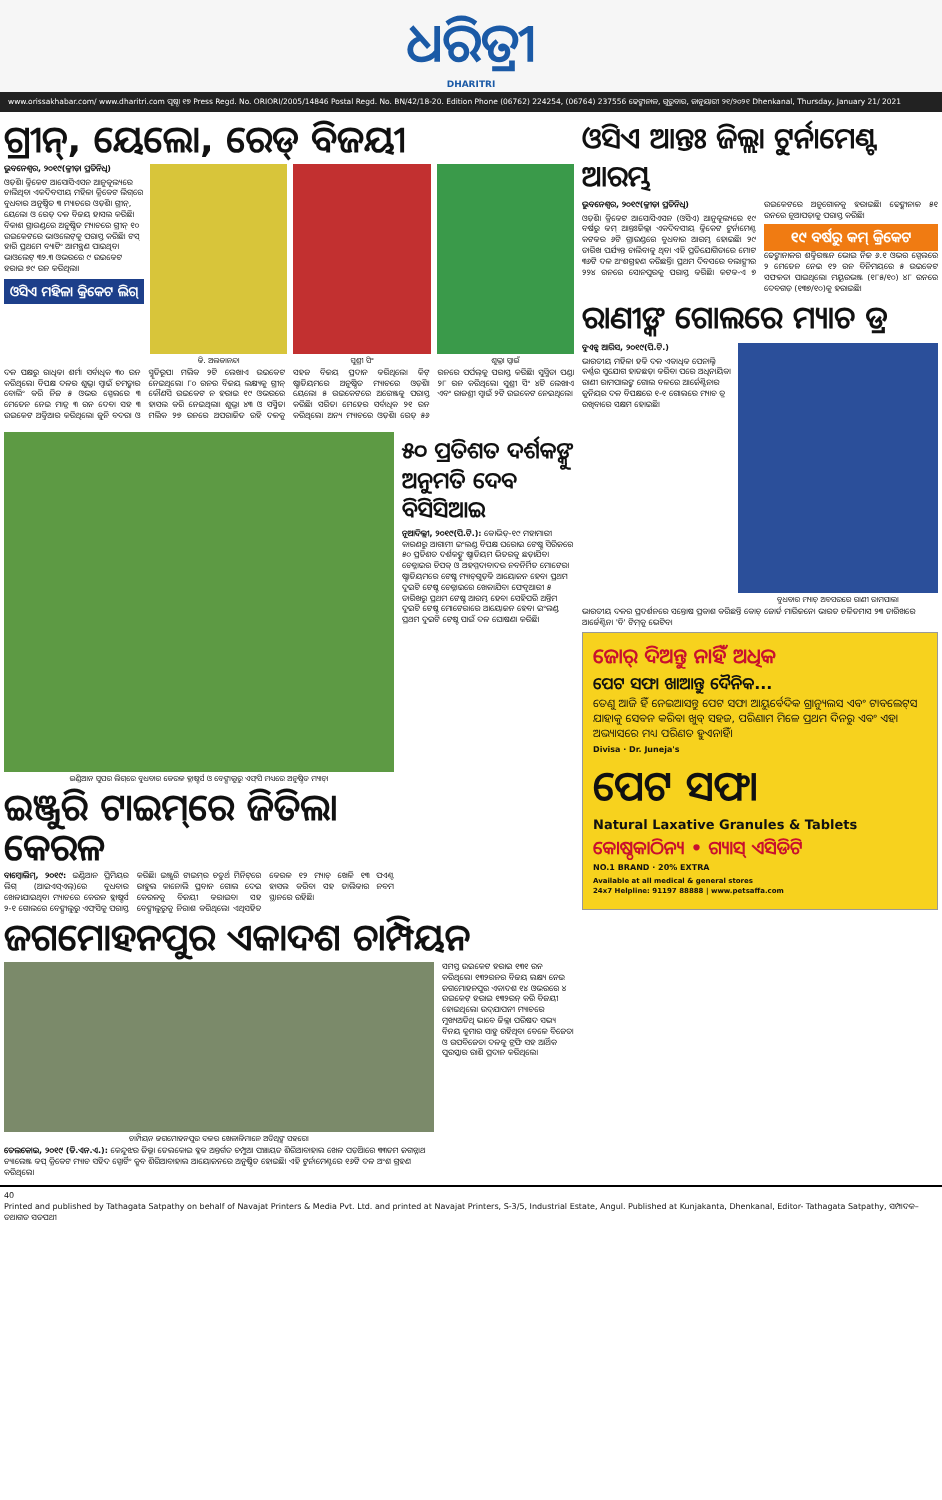ଧରିତ୍ରୀ
DHARITRI
www.orissakhabar.com/ www.dharitri.com ପୃଷ୍ଠା ୧୭ Press Regd. No. ORIORI/2005/14846 Postal Regd. No. BN/42/18-20. Edition Phone (06762) 224254, (06764) 237556 ଢେଙ୍କାନାଳ, ଗୁରୁବାର, ଜାନୁୟାରୀ ୨୧/୨୦୨୧ Dhenkanal, Thursday, January 21/ 2021
ଗ୍ରୀନ୍, ୟେଲୋ, ରେଡ୍ ବିଜୟୀ
ଭୁବନେଶ୍ୱର, ୨୦୧୯(କ୍ରୀଡ଼ା ପ୍ରତିନିଧି)
ଓଡ଼ିଶା କ୍ରିକେଟ ଆସୋସିଏସନ ଆନୁକୂଲ୍ୟରେ ଚାଲିଥିବା ଏକଦିବସୀୟ ମହିଳା କ୍ରିକେଟ ଲିଗ୍‌ରେ ବୁଧବାର ଅନୁଷ୍ଠିତ ୩ ମ୍ୟାଚରେ ଓଡ଼ିଶା ଗ୍ରୀନ୍, ୟେଲୋ ଓ ରେଡ୍ ଦଳ ବିଜୟ ହାସଲ କରିଛି। ବିକାଶ ଗ୍ରାଉଣ୍ଡରେ ଅନୁଷ୍ଠିତ ମ୍ୟାଚରେ ଗ୍ରୀନ୍ ୧୦ ଉଇକେଟରେ ଭାଓଲେଟ୍‌କୁ ପରାସ୍ତ କରିଛି। ଟସ୍ ହାରି ପ୍ରଥମେ ବ୍ୟାଟିଂ ଆମନ୍ତ୍ରଣ ପାଇଥିବା ଭାଓଲେଟ୍ ୩୨.୩ ଓଭରରେ ୯ ଉଇକେଟ ହରାଇ ୭୯ ରନ କରିଥିଲା।
ଓସିଏ ମହିଳା କ୍ରିକେଟ ଲିଗ୍
କି. ଅଲକାନନ୍ଦା ସୁଶ୍ରୀ ସିଂ ଶୁଭ୍ରା ସ୍ୱାଇଁ
ଦଳ ପକ୍ଷରୁ ରାଧିକା ଶର୍ମା ସର୍ବାଧିକ ୩୦ ରନ କରିଥିଲେ। ବିପକ୍ଷ ଦଳର ଶୁଭ୍ରା ସ୍ୱାଇଁ ଚମତ୍କାର ବୋଲିଂ କରି ନିଜ ୫ ଓଭର ସ୍ପେଲରେ ୩ ମେଡେନ ନେଇ ମାତ୍ର ୩ ରନ ଦେବା ସହ ୩ ଉଇକେଟ ଅକ୍ତିଆର କରିଥିଲେ। ଜୁନି ବଦରା ଓ ସ୍ମୃତିରୂପା ମଲିକ ୨ଟି ଲେଖାଏ ଉଇକେଟ ନେଇଥିଲେ। ୮୦ ରନର ବିଜୟ ଲକ୍ଷ୍ୟକୁ ଗ୍ରୀନ୍ କୌଣସି ଉଇକେଟ ନ ହରାଇ ୧୯ ଓଭରରେ ହାସଲ କରି ନେଇଥିଲା। ଶୁଭ୍ରା ୪୩ ଓ ସସ୍ମିତା ମଲିକ ୨୭ ରନରେ ଅପରାଜିତ ରହି ଦଳକୁ ସହଜ ବିଜୟ ପ୍ରଦାନ କରିଥିଲେ। କିଟ୍ ଷ୍ଟାଡିୟମରେ ଅନୁଷ୍ଠିତ ମ୍ୟାଚରେ ଓଡ଼ିଶା ୟେଲୋ ୫ ଉଇକେଟରେ ଅରେଞ୍ଜକୁ ପରାସ୍ତ କରିଛି। ସରିତା ମେହେର ସର୍ବାଧିକ ୨୧ ରନ କରିଥିଲେ। ଅନ୍ୟ ମ୍ୟାଚରେ ଓଡ଼ିଶା ରେଡ୍ ୫୬ ରନରେ ପର୍ପଲ୍‌କୁ ପରାସ୍ତ କରିଛି। ସୁସ୍ମିତା ପଣ୍ଡା ୨୮ ରନ କରିଥିଲେ। ସୁଶ୍ରୀ ସିଂ ୪ଟି ଲେଖାଏ ଏବଂ ରାଜଶ୍ରୀ ସ୍ୱାଇଁ ୨ଟି ଉଇକେଟ ନେଇଥିଲେ।
ଇଣ୍ଡିଆନ ସୁପର ଲିଗ୍‌ରେ ବୁଧବାର କେରଳ ବ୍ଲାଷ୍ଟର୍ସ ଓ ବେଙ୍ଗାଲୁରୁ ଏଫ୍‌ସି ମଧ୍ୟରେ ଅନୁଷ୍ଠିତ ମ୍ୟାଚ୍।
ଇଞ୍ଜୁରି ଟାଇମ୍‌ରେ ଜିତିଲା କେରଳ
ବାମ୍ବୋଲିମ୍, ୨୦୧୯: ଇଣ୍ଡିଆନ ପ୍ରିମିୟର ଲିଗ୍ (ଆଇଏସ୍‌ଏଲ୍)ରେ ବୁଧବାର ଖେଳାଯାଇଥିବା ମ୍ୟାଚରେ କେରଳ ବ୍ଲାଷ୍ଟର୍ସ ୨-୧ ଗୋଲରେ ବେଙ୍ଗାଲୁରୁ ଏଫ୍‌ସିକୁ ପରାସ୍ତ କରିଛି। ଇଞ୍ଜୁରି ଟାଇମ୍‌ର ଚତୁର୍ଥ ମିନିଟ୍‌ରେ ରାହୁଲ କାନୋଲି ପ୍ରବାନ ଗୋଲ ଦେଇ କେରଳକୁ ବିଜୟୀ କରାଇବା ସହ ବେଙ୍ଗାଲୁରୁକୁ ନିରାଶ କରିଥିଲେ। ଏଥିସହିତ କେରଳ ୧୨ ମ୍ୟାଚ୍ ଖେଳି ୧୩ ପଏଣ୍ଟ ହାସଲ କରିବା ସହ ତାଲିକାର ନବମ ସ୍ଥାନରେ ରହିଛି।
୫୦ ପ୍ରତିଶତ ଦର୍ଶକଙ୍କୁ ଅନୁମତି ଦେବ ବିସିସିଆଇ
ନୂଆଦିଲ୍ଲୀ, ୨୦୧୯(ପି.ଟି.): କୋଭିଡ୍-୧୯ ମହାମାରୀ କାରଣରୁ ଆଗାମୀ ଇଂଲଣ୍ଡ ବିପକ୍ଷ ଘରୋଇ ଟେଷ୍ଟ ସିରିଜରେ ୫୦ ପ୍ରତିଶତ ଦର୍ଶକଙ୍କୁ ଷ୍ଟାଡିୟମ ଭିତରକୁ ଛଡ଼ାଯିବ। ଚେନ୍ନାଇର ଚିପକ୍ ଓ ଅହମ୍ମଦାବାଦର ନବନିର୍ମିତ ମୋଟେରା ଷ୍ଟାଡିୟମରେ ଟେଷ୍ଟ ମ୍ୟାଚ୍‌ଗୁଡ଼ିକ ଆୟୋଜନ ହେବ। ପ୍ରଥମ ଦୁଇଟି ଟେଷ୍ଟ ଚେନ୍ନାଇରେ ଖେଳାଯିବ। ଫେବୃଆରୀ ୫ ତାରିଖରୁ ପ୍ରଥମ ଟେଷ୍ଟ ଆରମ୍ଭ ହେବ। ସେହିପରି ଅନ୍ତିମ ଦୁଇଟି ଟେଷ୍ଟ ମୋଟେରାରେ ଆୟୋଜନ ହେବ। ଇଂଲଣ୍ଡ ପ୍ରଥମ ଦୁଇଟି ଟେଷ୍ଟ ପାଇଁ ଦଳ ଘୋଷଣା କରିଛି।
ଜଗମୋହନପୁର ଏକାଦଶ ଚାମ୍ପିୟନ
ଚାମ୍ପିୟନ ଜଗମୋହନପୁର ଦଳର ଖେଳାଳିମାନେ ଅତିଥିଙ୍କ ସହରେ।
ତେଲକୋଇ, ୨୦୧୯ (ଡି.ଏନ.ଏ.): କେନ୍ଦୁଝର ଜିଲ୍ଲା ତେଲକୋଇ ବ୍ଲକ ଅନ୍ତର୍ଗତ ଚମ୍ପୁଆ ପଞ୍ଚାୟତ ଶିରିଆବାହାଲ ଖେଳ ପଡ଼ିଆରେ ୩୩ତମ ଜଗନ୍ନାଥ ଚ୍ୟାଲେଞ୍ଜ କପ୍ କ୍ରିକେଟ ମ୍ୟାଚ ସହିଦ ସ୍ପୋର୍ଟିଂ କ୍ଲବ ଶିରିଆବାହାଲ ଆୟୋଜନରେ ଅନୁଷ୍ଠିତ ହୋଇଛି। ଏହି ଟୁର୍ନାମେଣ୍ଟରେ ୧୬ଟି ଦଳ ଅଂଶ ଗ୍ରହଣ କରିଥିଲେ।
ସମସ୍ତ ଉଇକେଟ ହରାଇ ୧୩୧ ରନ କରିଥିଲେ। ୧୩୨ରନର ବିଜୟ ଲକ୍ଷ୍ୟ ନେଇ ଜଗମୋହନପୁର ଏକାଦଶ ୧୪ ଓଭରରେ ୪ ଉଇକେଟ୍ ହରାଇ ୧୩୨ରନ୍ କରି ବିଜୟୀ ହୋଇଥିଲେ। ଉଦ୍‌ଯାପନୀ ମ୍ୟାଚରେ ମୁଖ୍ୟଅତିଥି ଭାବେ ଜିଲ୍ଲା ପରିଷଦ ସଭ୍ୟ ବିନୟ କୁମାର ସାହୁ ରହିଥିବା ବେଳେ ବିଜେତା ଓ ଉପବିଜେତା ଦଳକୁ ଟ୍ରଫି ସହ ଆର୍ଥିକ ପୁରସ୍କାର ରାଶି ପ୍ରଦାନ କରିଥିଲେ।
ଓସିଏ ଆନ୍ତଃ ଜିଲ୍ଲା ଟୁର୍ନାମେଣ୍ଟ ଆରମ୍ଭ
ଭୁବନେଶ୍ୱର, ୨୦୧୯(କ୍ରୀଡ଼ା ପ୍ରତିନିଧି)
ଓଡ଼ିଶା କ୍ରିକେଟ ଆସୋସିଏସନ (ଓସିଏ) ଆନୁକୂଲ୍ୟରେ ୧୯ ବର୍ଷରୁ କମ୍ ଆନ୍ତଃଜିଲ୍ଲା ଏକଦିବସୀୟ କ୍ରିକେଟ ଟୁର୍ନାମେଣ୍ଟ କଟକର ୬ଟି ଗ୍ରାଉଣ୍ଡରେ ବୁଧବାର ଆରମ୍ଭ ହୋଇଛି। ୨୯ ତାରିଖ ପର୍ଯ୍ୟନ୍ତ ଚାଲିବାକୁ ଥିବା ଏହି ପ୍ରତିଯୋଗିତାରେ ମୋଟ ୩୬ଟି ଦଳ ଅଂଶଗ୍ରହଣ କରିଛନ୍ତି। ପ୍ରଥମ ଦିବସରେ ବଲାଙ୍ଗୀର ୨୨୪ ରନରେ ସୋନପୁରକୁ ପରାସ୍ତ କରିଛି। କଟକ-ଏ ୭ ଉଇକେଟରେ ଅନୁଗୋଳକୁ ହରାଇଛି। ଢେଙ୍କାନାଳ ୫୧ ରନରେ ନୂଆପଡ଼ାକୁ ପରାସ୍ତ କରିଛି।
୧୯ ବର୍ଷରୁ କମ୍ କ୍ରିକେଟ
ଢେଙ୍କାନାଳର ଶକ୍ତିରଞ୍ଜନ ଭୋଇ ନିଜ ୬.୧ ଓଭର ସ୍ପେଲରେ ୨ ମେଡେନ ନେଇ ୧୨ ରନ ବିନିମୟରେ ୫ ଉଇକେଟ ସଫଳତା ପାଇଥିଲେ। ମୟୂରଭଞ୍ଜ (୧୮୫/୧୦) ୪୮ ରନରେ ଦେବଗଡ଼ (୧୩୭/୧୦)କୁ ହରାଇଛି।
ରାଣୀଙ୍କ ଗୋଲରେ ମ୍ୟାଚ ଡ୍ର
ବୁଏନ୍ସ ଆରିସ, ୨୦୧୯(ପି.ଟି.)
ଭାରତୀୟ ମହିଳା ହକି ଦଳ ଏକାଧିକ ପେନାଲ୍ଟି କର୍ଣ୍ଣର ସୁଯୋଗ ହାତଛଡ଼ା କରିବା ପରେ ଅଧିନାୟିକା ରାଣୀ ରାମପାଲଙ୍କ ଗୋଲ ବଳରେ ଆର୍ଜେଣ୍ଟିନାର ଜୁନିୟର ଦଳ ବିପକ୍ଷରେ ୧-୧ ଗୋଲରେ ମ୍ୟାଚ ଡ୍ର ରଖିବାରେ ସକ୍ଷମ ହୋଇଛି।
ବୁଧବାର ମ୍ୟାଚ୍ ଅବସରରେ ରାଣୀ ରାମପାଲ।
ଭାରତୀୟ ଦଳର ପ୍ରଦର୍ଶନରେ ସନ୍ତୋଷ ପ୍ରକାଶ କରିଛନ୍ତି କୋଚ୍ ଜୋର୍ଡ ମାରିଜନେ। ଭାରତ ଚଳିତମାସ ୨୩ ତାରିଖରେ ଆର୍ଜେଣ୍ଟିନା 'ବି' ଟିମ୍‌କୁ ଭେଟିବ।
ଜୋର୍ ଦିଅନ୍ତୁ ନାହିଁ ଅଧିକ
ପେଟ ସଫା ଖାଆନ୍ତୁ ଦୈନିକ...
ତେଣୁ ଆଜି ହିଁ ନେଇଆସନ୍ତୁ ପେଟ ସଫା ଆୟୁର୍ବେଦିକ ଗ୍ରାନ୍ୟୁଲସ ଏବଂ ଟାବଲେଟ୍‌ସ ଯାହାକୁ ସେବନ କରିବା ଖୁବ୍ ସହଜ, ପରିଣାମ ମିଳେ ପ୍ରଥମ ଦିନରୁ ଏବଂ ଏହା ଅଭ୍ୟାସରେ ମଧ୍ୟ ପରିଣତ ହୁଏନାହିଁ।
Divisa · Dr. Juneja's
ପେଟ ସଫା
Natural Laxative Granules & Tablets
କୋଷ୍ଠକାଠିନ୍ୟ • ଗ୍ୟାସ୍ ଏସିଡିଟି
NO.1 BRAND · 20% EXTRA
Available at all medical & general stores
24x7 Helpline: 91197 88888 | www.petsaffa.com
40
Printed and published by Tathagata Satpathy on behalf of Navajat Printers & Media Pvt. Ltd. and printed at Navajat Printers, S-3/5, Industrial Estate, Angul. Published at Kunjakanta, Dhenkanal, Editor- Tathagata Satpathy, ସମ୍ପାଦକ– ତଥାଗତ ସତପଥୀ